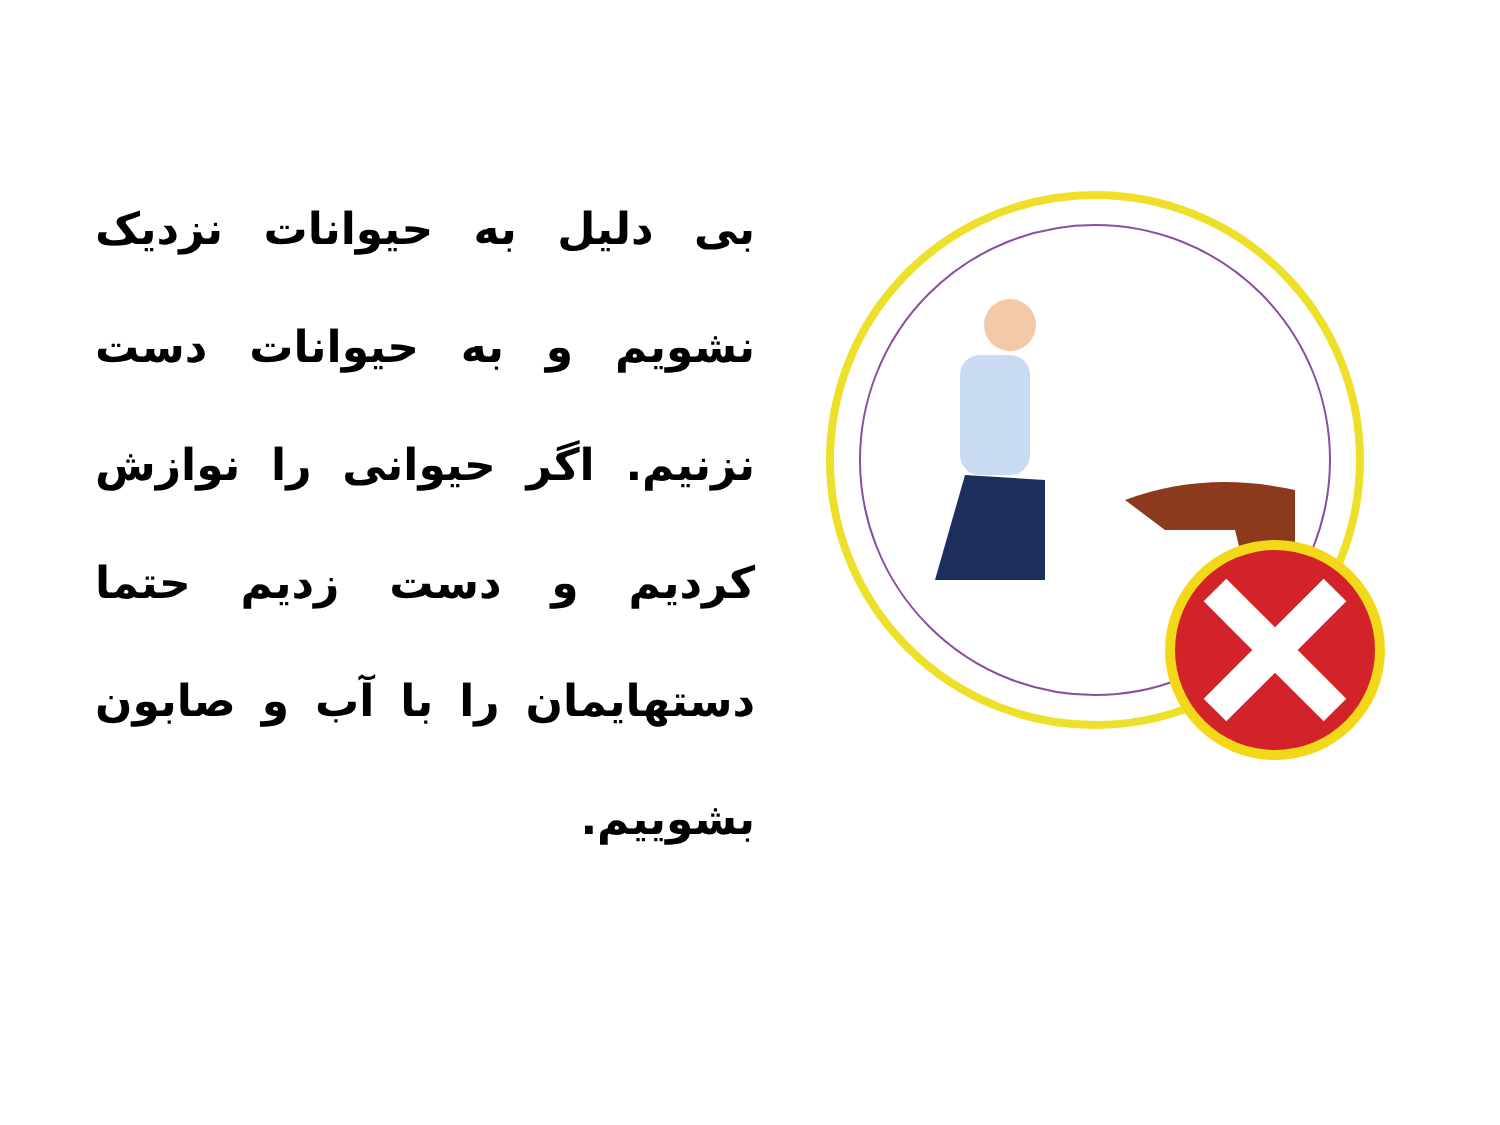بی دلیل به حیوانات نزدیک نشویم و به حیوانات دست نزنیم. اگر حیوانی را نوازش کردیم و دست زدیم حتما دستهایمان را با آب و صابون بشوییم.